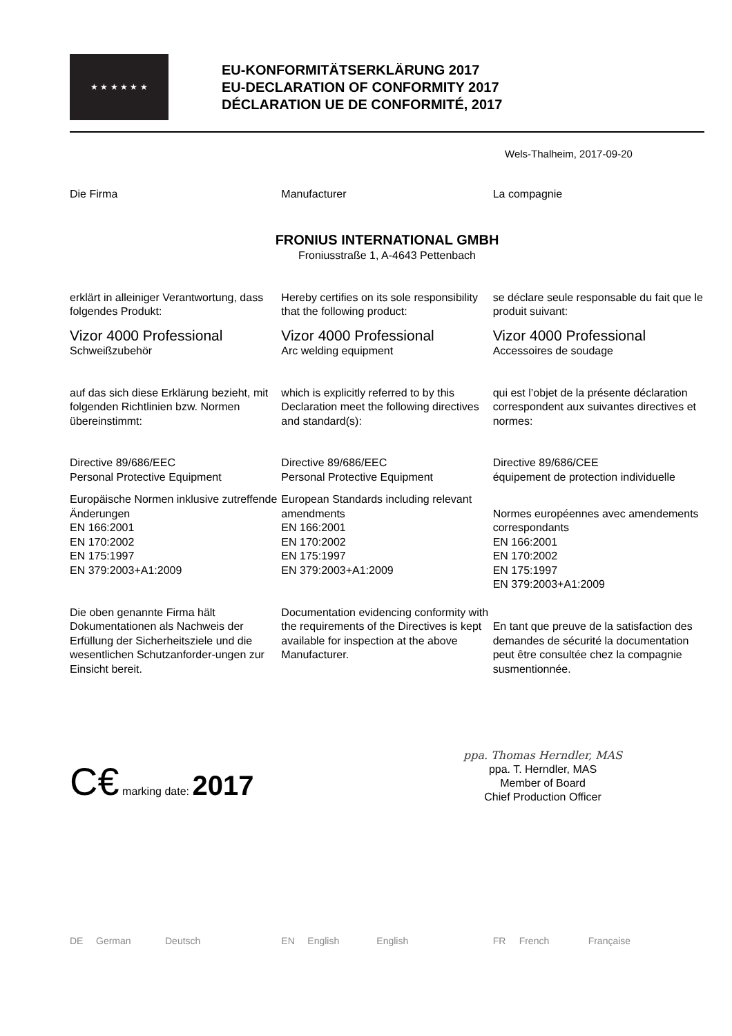★ ★ ★ ★ ★ ★
EU-KONFORMITÄTSERKLÄRUNG 2017
EU-DECLARATION OF CONFORMITY 2017
DÉCLARATION UE DE CONFORMITÉ, 2017
Wels-Thalheim, 2017-09-20
Die Firma Manufacturer La compagnie
FRONIUS INTERNATIONAL GMBH
Froniusstraße 1, A-4643 Pettenbach
erklärt in alleiniger Verantwortung, dass folgendes Produkt:
Hereby certifies on its sole responsibility that the following product:
se déclare seule responsable du fait que le produit suivant:
Vizor 4000 Professional
Schweißzubehör
Vizor 4000 Professional
Arc welding equipment
Vizor 4000 Professional
Accessoires de soudage
auf das sich diese Erklärung bezieht, mit folgenden Richtlinien bzw. Normen übereinstimmt:
which is explicitly referred to by this Declaration meet the following directives and standard(s):
qui est l’objet de la présente déclaration correspondent aux suivantes directives et normes:
Directive 89/686/EEC
Personal Protective Equipment
Directive 89/686/EEC
Personal Protective Equipment
Directive 89/686/CEE
équipement de protection individuelle
Europäische Normen inklusive zutreffende Änderungen
EN 166:2001
EN 170:2002
EN 175:1997
EN 379:2003+A1:2009
European Standards including relevant amendments
EN 166:2001
EN 170:2002
EN 175:1997
EN 379:2003+A1:2009
Normes européennes avec amendements correspondants
EN 166:2001
EN 170:2002
EN 175:1997
EN 379:2003+A1:2009
Die oben genannte Firma hält Dokumentationen als Nachweis der Erfüllung der Sicherheitsziele und die wesentlichen Schutzanforder-ungen zur Einsicht bereit.
Documentation evidencing conformity with the requirements of the Directives is kept available for inspection at the above Manufacturer.
En tant que preuve de la satisfaction des demandes de sécurité la documentation peut être consultée chez la compagnie susmentionnée.
C€ marking date: 2017
ppa. Thomas Herndler, MAS
ppa. T. Herndler, MAS
Member of Board
Chief Production Officer
DE German Deutsch EN English English FR French Française